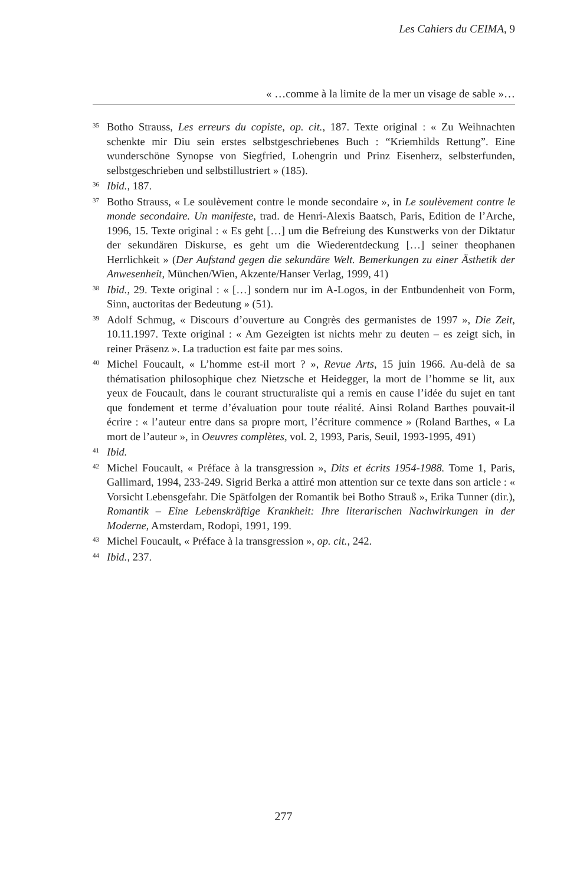Les Cahiers du CEIMA, 9
« …comme à la limite de la mer un visage de sable »…
<sup>35</sup>
Botho Strauss, Les erreurs du copiste, op. cit., 187. Texte original : « Zu Weihnachten schenkte mir Diu sein erstes selbstgeschriebenes Buch : “Kriemhilds Rettung”. Eine wunderschöne Synopse von Siegfried, Lohengrin und Prinz Eisenherz, selbsterfunden, selbstgeschrieben und selbstillustriert » (185).
<sup>36</sup>
Ibid., 187.
<sup>37</sup>
Botho Strauss, « Le soulèvement contre le monde secondaire », in Le soulèvement contre le monde secondaire. Un manifeste, trad. de Henri-Alexis Baatsch, Paris, Edition de l’Arche, 1996, 15. Texte original : « Es geht […] um die Befreiung des Kunstwerks von der Diktatur der sekundären Diskurse, es geht um die Wiederentdeckung […] seiner theophanen Herrlichkeit » (Der Aufstand gegen die sekundäre Welt. Bemerkungen zu einer Ästhetik der Anwesenheit, München/Wien, Akzente/Hanser Verlag, 1999, 41)
<sup>38</sup>
Ibid., 29. Texte original : « […] sondern nur im A-Logos, in der Entbundenheit von Form, Sinn, auctoritas der Bedeutung » (51).
<sup>39</sup>
Adolf Schmug, « Discours d’ouverture au Congrès des germanistes de 1997 », Die Zeit, 10.11.1997. Texte original : « Am Gezeigten ist nichts mehr zu deuten – es zeigt sich, in reiner Präsenz ». La traduction est faite par mes soins.
<sup>40</sup>
Michel Foucault, « L’homme est-il mort ? », Revue Arts, 15 juin 1966. Au-delà de sa thématisation philosophique chez Nietzsche et Heidegger, la mort de l’homme se lit, aux yeux de Foucault, dans le courant structuraliste qui a remis en cause l’idée du sujet en tant que fondement et terme d’évaluation pour toute réalité. Ainsi Roland Barthes pouvait-il écrire : « l’auteur entre dans sa propre mort, l’écriture commence » (Roland Barthes, « La mort de l’auteur », in Oeuvres complètes, vol. 2, 1993, Paris, Seuil, 1993-1995, 491)
<sup>41</sup>
Ibid.
<sup>42</sup>
Michel Foucault, « Préface à la transgression », Dits et écrits 1954-1988. Tome 1, Paris, Gallimard, 1994, 233-249. Sigrid Berka a attiré mon attention sur ce texte dans son article : « Vorsicht Lebensgefahr. Die Spätfolgen der Romantik bei Botho Strauß », Erika Tunner (dir.), Romantik – Eine Lebenskräftige Krankheit: Ihre literarischen Nachwirkungen in der Moderne, Amsterdam, Rodopi, 1991, 199.
<sup>43</sup>
Michel Foucault, « Préface à la transgression », op. cit., 242.
<sup>44</sup>
Ibid., 237.
277